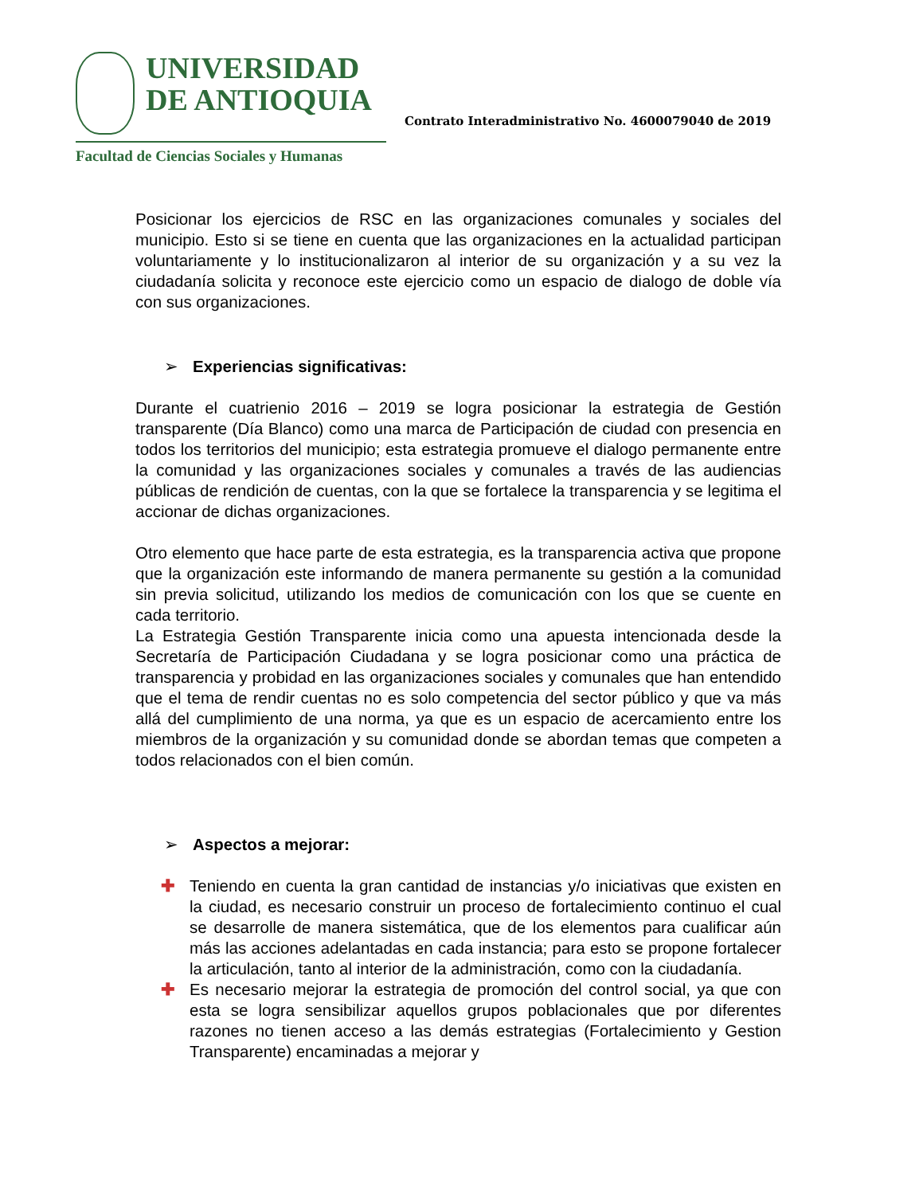UNIVERSIDAD
DE ANTIOQUIA
Facultad de Ciencias Sociales y Humanas
Contrato Interadministrativo No. 4600079040 de 2019
Posicionar los ejercicios de RSC en las organizaciones comunales y sociales del municipio. Esto si se tiene en cuenta que las organizaciones en la actualidad participan voluntariamente y lo institucionalizaron al interior de su organización y a su vez la ciudadanía solicita y reconoce este ejercicio como un espacio de dialogo de doble vía con sus organizaciones.
➢ Experiencias significativas:
Durante el cuatrienio 2016 – 2019 se logra posicionar la estrategia de Gestión transparente (Día Blanco) como una marca de Participación de ciudad con presencia en todos los territorios del municipio; esta estrategia promueve el dialogo permanente entre la comunidad y las organizaciones sociales y comunales a través de las audiencias públicas de rendición de cuentas, con la que se fortalece la transparencia y se legitima el accionar de dichas organizaciones.
Otro elemento que hace parte de esta estrategia, es la transparencia activa que propone que la organización este informando de manera permanente su gestión a la comunidad sin previa solicitud, utilizando los medios de comunicación con los que se cuente en cada territorio.
La Estrategia Gestión Transparente inicia como una apuesta intencionada desde la Secretaría de Participación Ciudadana y se logra posicionar como una práctica de transparencia y probidad en las organizaciones sociales y comunales que han entendido que el tema de rendir cuentas no es solo competencia del sector público y que va más allá del cumplimiento de una norma, ya que es un espacio de acercamiento entre los miembros de la organización y su comunidad donde se abordan temas que competen a todos relacionados con el bien común.
➢ Aspectos a mejorar:
✚ Teniendo en cuenta la gran cantidad de instancias y/o iniciativas que existen en la ciudad, es necesario construir un proceso de fortalecimiento continuo el cual se desarrolle de manera sistemática, que de los elementos para cualificar aún más las acciones adelantadas en cada instancia; para esto se propone fortalecer la articulación, tanto al interior de la administración, como con la ciudadanía.
✚ Es necesario mejorar la estrategia de promoción del control social, ya que con esta se logra sensibilizar aquellos grupos poblacionales que por diferentes razones no tienen acceso a las demás estrategias (Fortalecimiento y Gestion Transparente) encaminadas a mejorar y